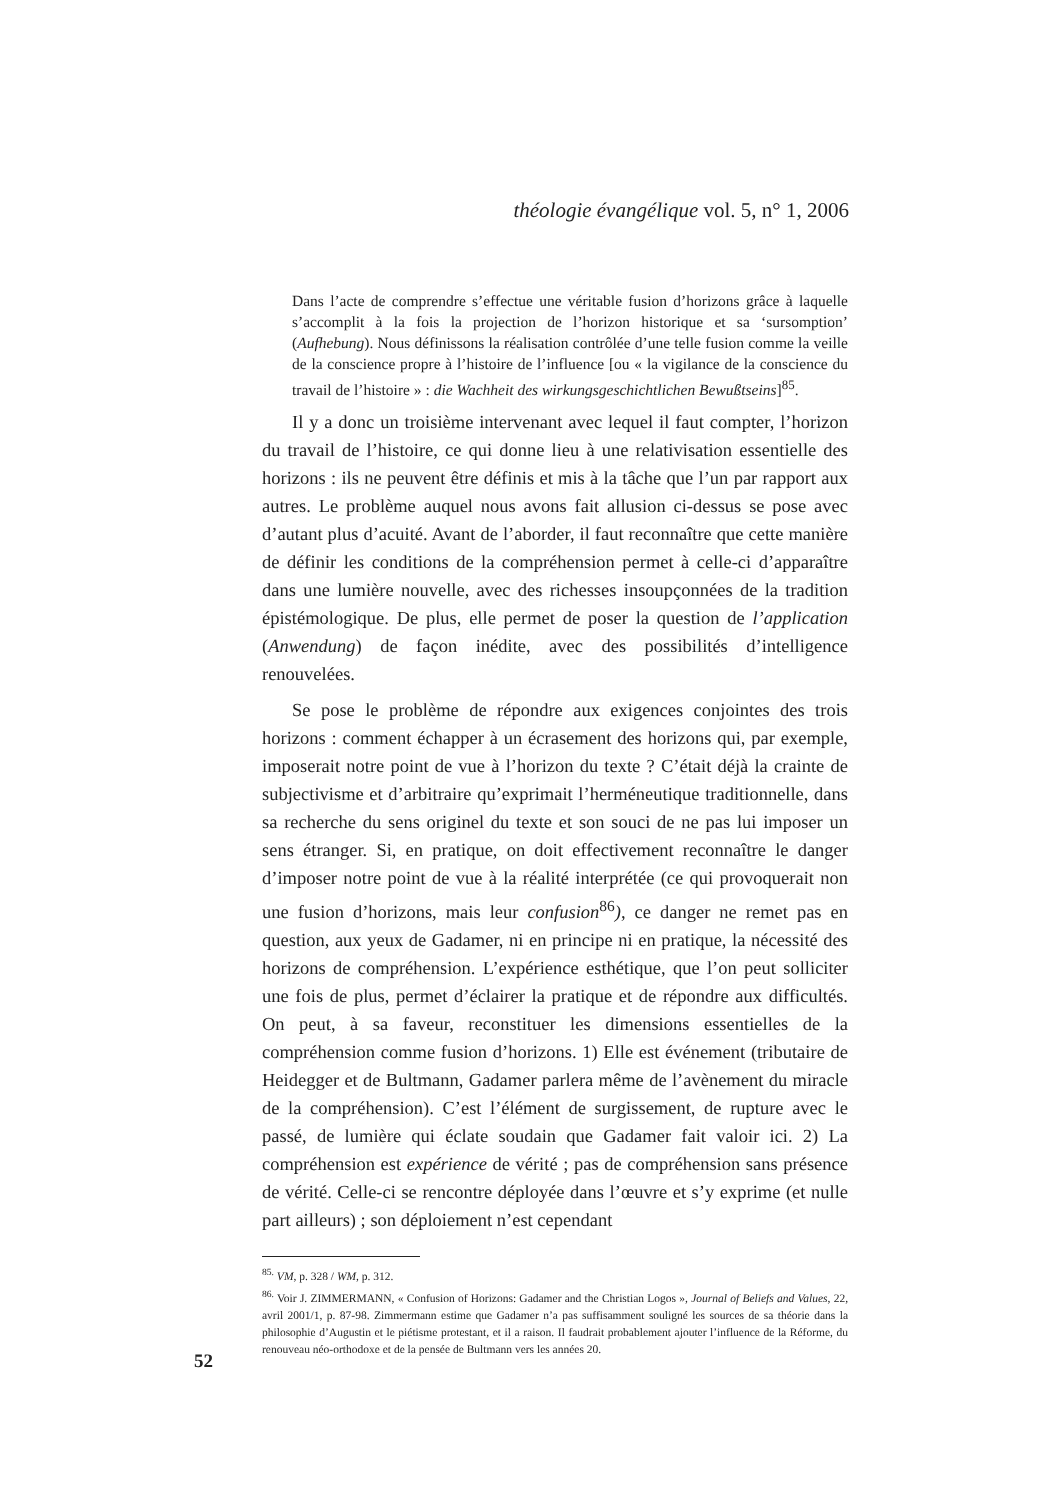théologie évangélique vol. 5, n° 1, 2006
Dans l’acte de comprendre s’effectue une véritable fusion d’horizons grâce à laquelle s’accomplit à la fois la projection de l’horizon historique et sa ‘sursomption’ (Aufhebung). Nous définissons la réalisation contrôlée d’une telle fusion comme la veille de la conscience propre à l’histoire de l’influence [ou « la vigilance de la conscience du travail de l’histoire » : die Wachheit des wirkungsgeschichtlichen Bewußtseins]<sup>85</sup>.
Il y a donc un troisième intervenant avec lequel il faut compter, l’horizon du travail de l’histoire, ce qui donne lieu à une relativisation essentielle des horizons : ils ne peuvent être définis et mis à la tâche que l’un par rapport aux autres. Le problème auquel nous avons fait allusion ci-dessus se pose avec d’autant plus d’acuité. Avant de l’aborder, il faut reconnaître que cette manière de définir les conditions de la compréhension permet à celle-ci d’apparaître dans une lumière nouvelle, avec des richesses insoupçonnées de la tradition épistémologique. De plus, elle permet de poser la question de l’application (Anwendung) de façon inédite, avec des possibilités d’intelligence renouvelées.
Se pose le problème de répondre aux exigences conjointes des trois horizons : comment échapper à un écrasement des horizons qui, par exemple, imposerait notre point de vue à l’horizon du texte ? C’était déjà la crainte de subjectivisme et d’arbitraire qu’exprimait l’herméneutique traditionnelle, dans sa recherche du sens originel du texte et son souci de ne pas lui imposer un sens étranger. Si, en pratique, on doit effectivement reconnaître le danger d’imposer notre point de vue à la réalité interprétée (ce qui provoquerait non une fusion d’horizons, mais leur confusion<sup>86</sup>), ce danger ne remet pas en question, aux yeux de Gadamer, ni en principe ni en pratique, la nécessité des horizons de compréhension. L’expérience esthétique, que l’on peut solliciter une fois de plus, permet d’éclairer la pratique et de répondre aux difficultés. On peut, à sa faveur, reconstituer les dimensions essentielles de la compréhension comme fusion d’horizons. 1) Elle est événement (tributaire de Heidegger et de Bultmann, Gadamer parlera même de l’avènement du miracle de la compréhension). C’est l’élément de surgissement, de rupture avec le passé, de lumière qui éclate soudain que Gadamer fait valoir ici. 2) La compréhension est expérience de vérité ; pas de compréhension sans présence de vérité. Celle-ci se rencontre déployée dans l’œuvre et s’y exprime (et nulle part ailleurs) ; son déploiement n’est cependant
<sup>85.</sup> VM, p. 328 / WM, p. 312.
<sup>86.</sup> Voir J. ZIMMERMANN, « Confusion of Horizons: Gadamer and the Christian Logos », Journal of Beliefs and Values, 22, avril 2001/1, p. 87-98. Zimmermann estime que Gadamer n’a pas suffisamment souligné les sources de sa théorie dans la philosophie d’Augustin et le piétisme protestant, et il a raison. Il faudrait probablement ajouter l’influence de la Réforme, du renouveau néo-orthodoxe et de la pensée de Bultmann vers les années 20.
52